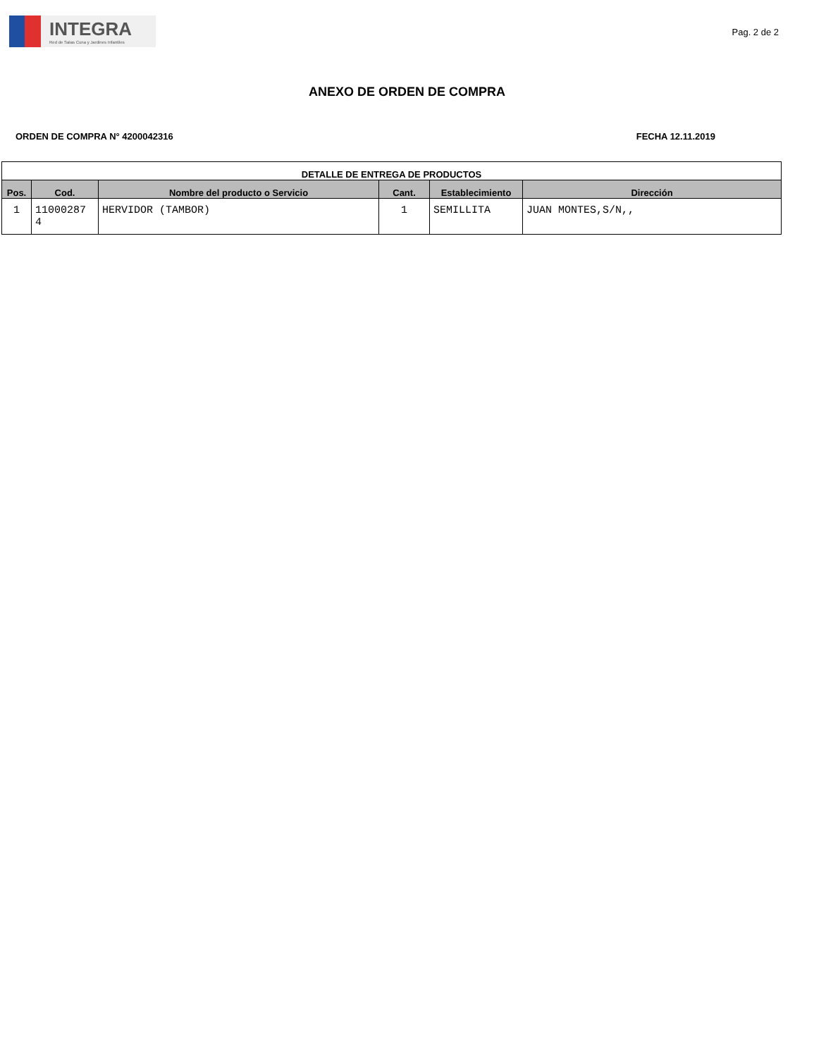INTEGRA
Red de Salas Cuna y Jardines Infantiles
Pag. 2 de 2
ANEXO DE ORDEN DE COMPRA
ORDEN DE COMPRA N° 4200042316 FECHA 12.11.2019
| DETALLE DE ENTREGA DE PRODUCTOS | | | | | |
| --- | --- | --- | --- | --- | --- |
| Pos. | Cod. | Nombre del producto o Servicio | Cant. | Establecimiento | Dirección |
| 1 | 11000287 4 | HERVIDOR (TAMBOR) | 1 | SEMILLITA | JUAN MONTES,S/N,, |